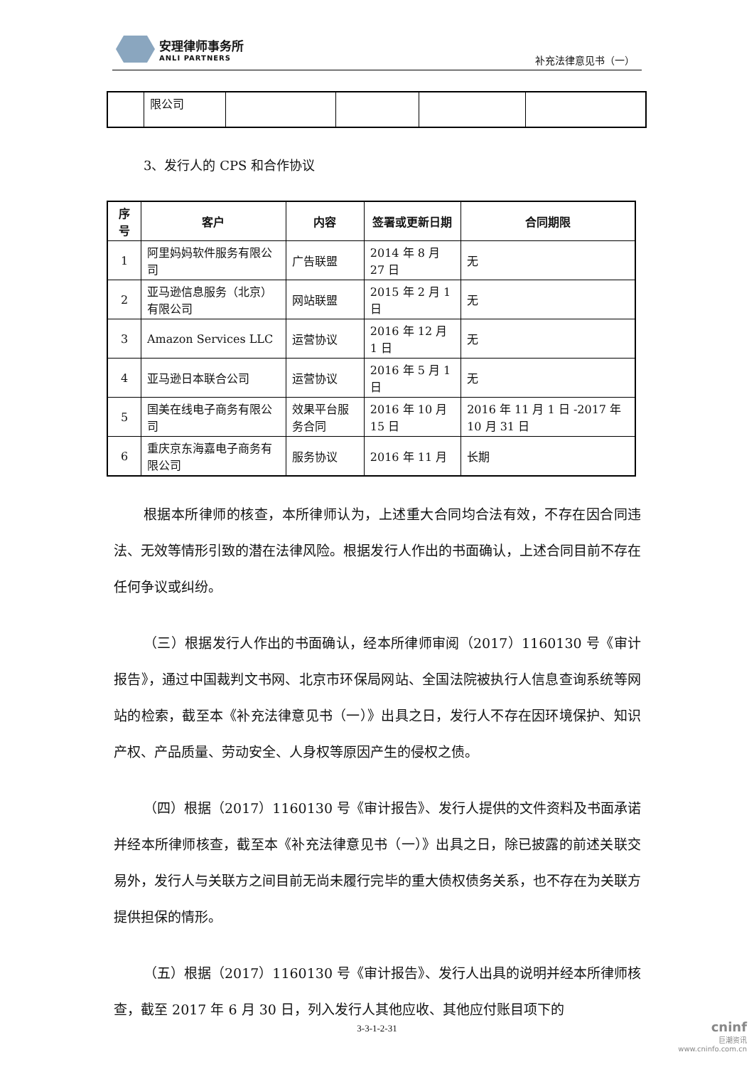安理律师事务所
ANLI PARTNERS
补充法律意见书（一）
| | 限公司 | | | | |
3、发行人的 CPS 和合作协议
| 序号 | 客户 | 内容 | 签署或更新日期 | 合同期限 |
| --- | --- | --- | --- | --- |
| 1 | 阿里妈妈软件服务有限公司 | 广告联盟 | 2014 年 8 月 27 日 | 无 |
| 2 | 亚马逊信息服务（北京）有限公司 | 网站联盟 | 2015 年 2 月 1 日 | 无 |
| 3 | Amazon Services LLC | 运营协议 | 2016 年 12 月 1 日 | 无 |
| 4 | 亚马逊日本联合公司 | 运营协议 | 2016 年 5 月 1 日 | 无 |
| 5 | 国美在线电子商务有限公司 | 效果平台服务合同 | 2016 年 10 月 15 日 | 2016 年 11 月 1 日 -2017 年 10 月 31 日 |
| 6 | 重庆京东海嘉电子商务有限公司 | 服务协议 | 2016 年 11 月 | 长期 |
根据本所律师的核查，本所律师认为，上述重大合同均合法有效，不存在因合同违法、无效等情形引致的潜在法律风险。根据发行人作出的书面确认，上述合同目前不存在任何争议或纠纷。
（三）根据发行人作出的书面确认，经本所律师审阅（2017）1160130 号《审计报告》，通过中国裁判文书网、北京市环保局网站、全国法院被执行人信息查询系统等网站的检索，截至本《补充法律意见书（一）》出具之日，发行人不存在因环境保护、知识产权、产品质量、劳动安全、人身权等原因产生的侵权之债。
（四）根据（2017）1160130 号《审计报告》、发行人提供的文件资料及书面承诺并经本所律师核查，截至本《补充法律意见书（一）》出具之日，除已披露的前述关联交易外，发行人与关联方之间目前无尚未履行完毕的重大债权债务关系，也不存在为关联方提供担保的情形。
（五）根据（2017）1160130 号《审计报告》、发行人出具的说明并经本所律师核查，截至 2017 年 6 月 30 日，列入发行人其他应收、其他应付账目项下的
3-3-1-2-31
cninf
巨潮资讯
www.cninfo.com.cn